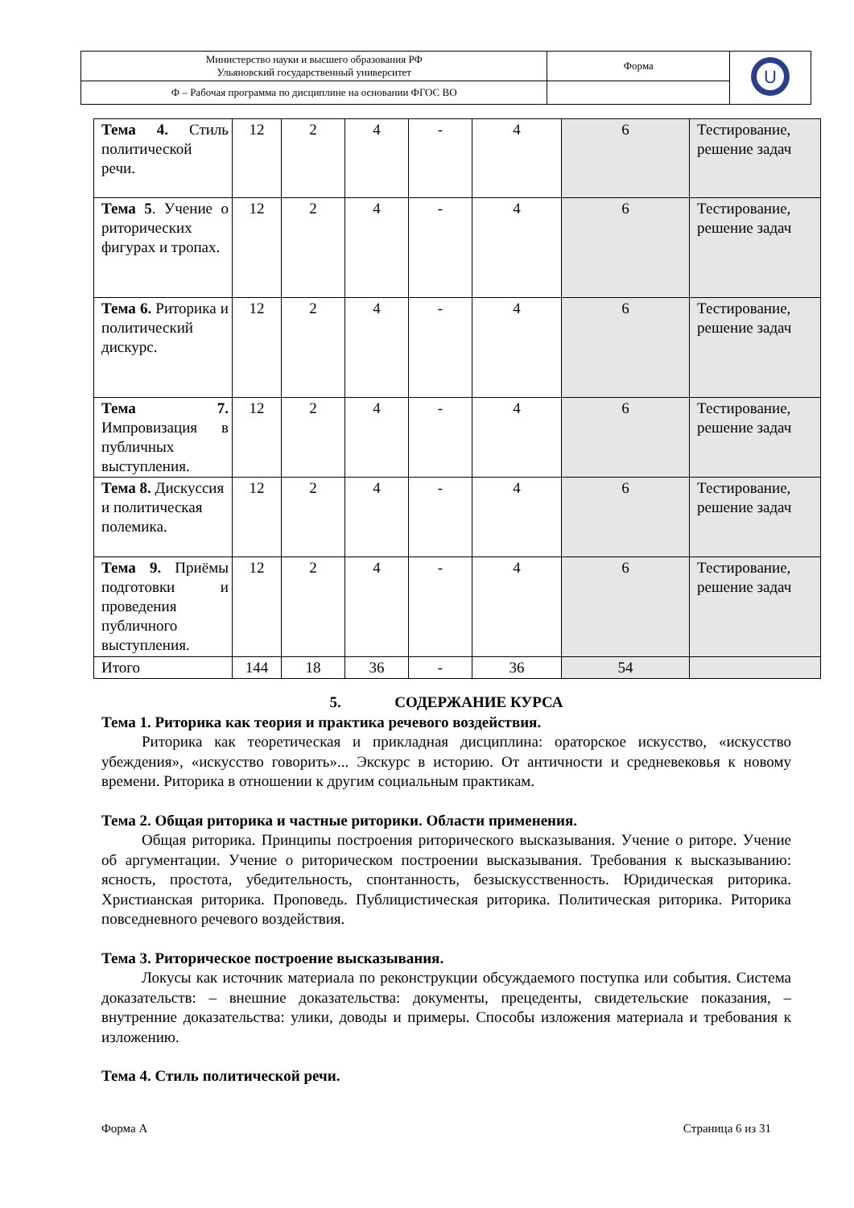| Министерство науки и высшего образования РФ Ульяновский государственный университет | Форма | U |
| Ф – Рабочая программа по дисциплине на основании ФГОС ВО | | |
| Тема 4. Стиль политической речи. | 12 | 2 | 4 | - | 4 | 6 | Тестирование, решение задач |
| Тема 5 . Учение о риторических фигурах и тропах. | 12 | 2 | 4 | - | 4 | 6 | Тестирование, решение задач |
| Тема 6. Риторика и политический дискурс. | 12 | 2 | 4 | - | 4 | 6 | Тестирование, решение задач |
| Тема 7. Импровизация в публичных выступления. | 12 | 2 | 4 | - | 4 | 6 | Тестирование, решение задач |
| Тема 8. Дискуссия и политическая полемика. | 12 | 2 | 4 | - | 4 | 6 | Тестирование, решение задач |
| Тема 9. Приёмы подготовки и проведения публичного выступления. | 12 | 2 | 4 | - | 4 | 6 | Тестирование, решение задач |
| Итого | 144 | 18 | 36 | - | 36 | 54 | |
5. СОДЕРЖАНИЕ КУРСА
Тема 1. Риторика как теория и практика речевого воздействия.
Риторика как теоретическая и прикладная дисциплина: ораторское искусство, «искусство убеждения», «искусство говорить»... Экскурс в историю. От античности и средневековья к новому времени. Риторика в отношении к другим социальным практикам.
Тема 2. Общая риторика и частные риторики. Области применения.
Общая риторика. Принципы построения риторического высказывания. Учение о риторе. Учение об аргументации. Учение о риторическом построении высказывания. Требования к высказыванию: ясность, простота, убедительность, спонтанность, безыскусственность. Юридическая риторика. Христианская риторика. Проповедь. Публицистическая риторика. Политическая риторика. Риторика повседневного речевого воздействия.
Тема 3. Риторическое построение высказывания.
Локусы как источник материала по реконструкции обсуждаемого поступка или события. Система доказательств: – внешние доказательства: документы, прецеденты, свидетельские показания, – внутренние доказательства: улики, доводы и примеры. Способы изложения материала и требования к изложению.
Тема 4. Стиль политической речи.
Форма А Страница 6 из 31